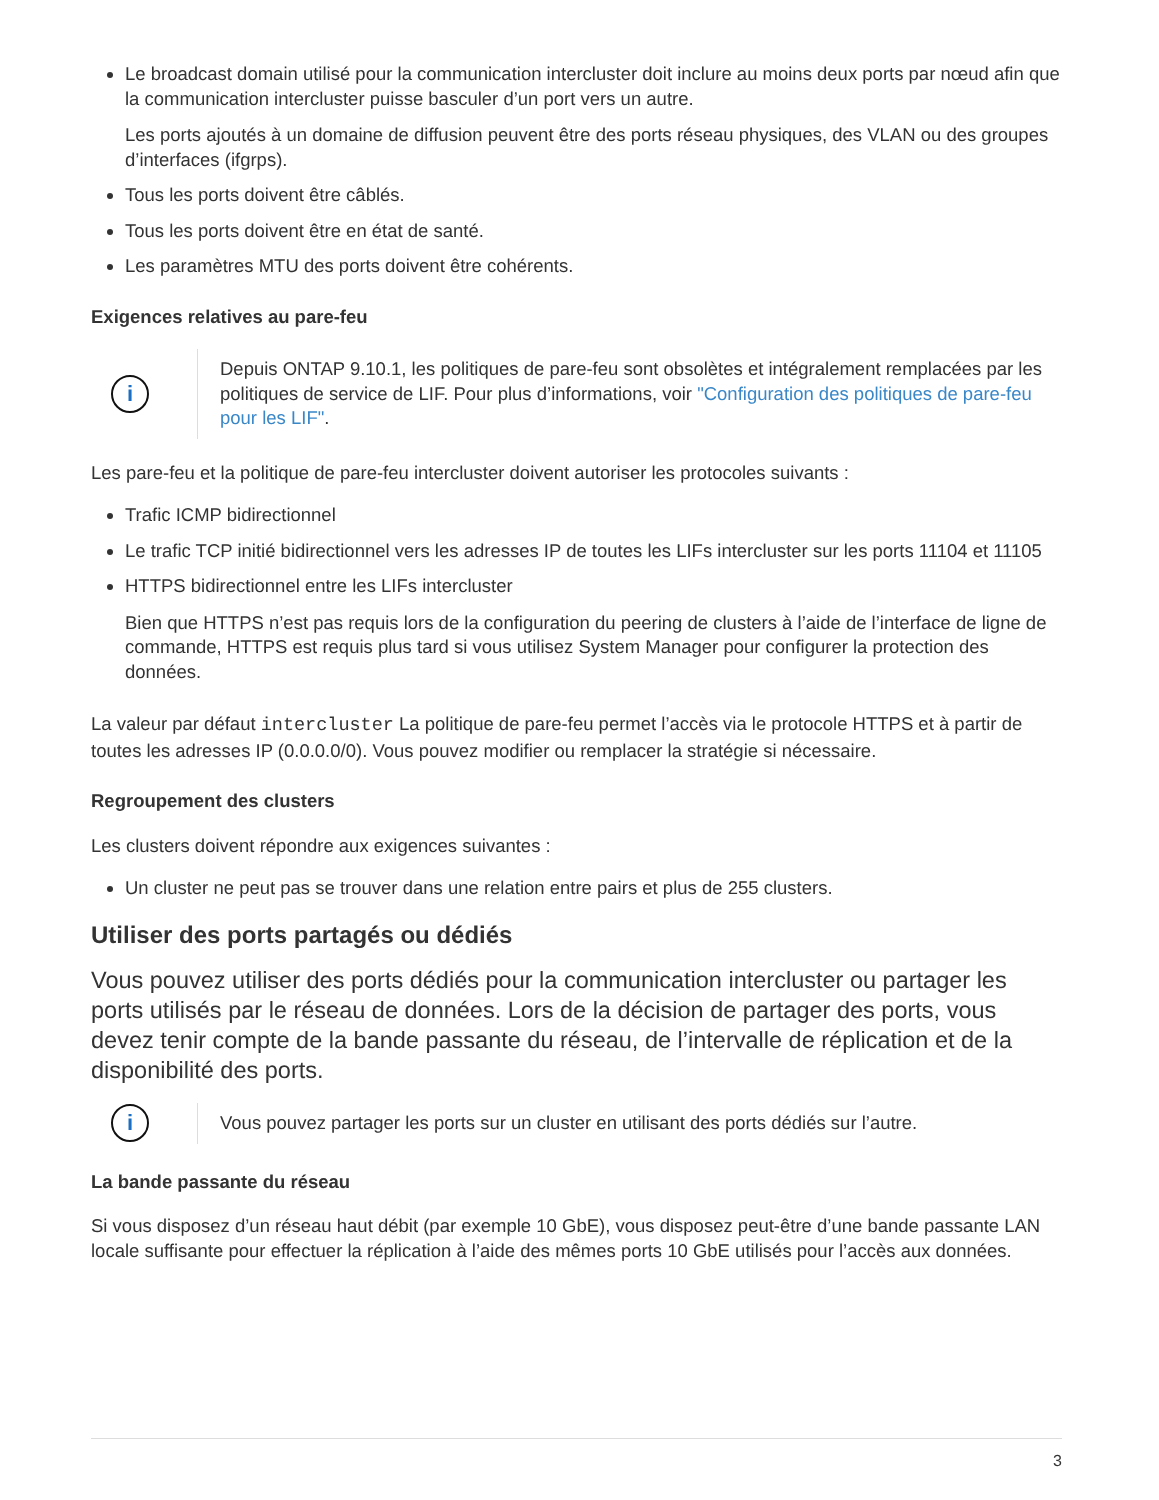Le broadcast domain utilisé pour la communication intercluster doit inclure au moins deux ports par nœud afin que la communication intercluster puisse basculer d’un port vers un autre.
Les ports ajoutés à un domaine de diffusion peuvent être des ports réseau physiques, des VLAN ou des groupes d’interfaces (ifgrps).
Tous les ports doivent être câblés.
Tous les ports doivent être en état de santé.
Les paramètres MTU des ports doivent être cohérents.
Exigences relatives au pare-feu
i
Depuis ONTAP 9.10.1, les politiques de pare-feu sont obsolètes et intégralement remplacées par les politiques de service de LIF. Pour plus d’informations, voir "Configuration des politiques de pare-feu pour les LIF".
Les pare-feu et la politique de pare-feu intercluster doivent autoriser les protocoles suivants :
Trafic ICMP bidirectionnel
Le trafic TCP initié bidirectionnel vers les adresses IP de toutes les LIFs intercluster sur les ports 11104 et 11105
HTTPS bidirectionnel entre les LIFs intercluster
Bien que HTTPS n’est pas requis lors de la configuration du peering de clusters à l’aide de l’interface de ligne de commande, HTTPS est requis plus tard si vous utilisez System Manager pour configurer la protection des données.
La valeur par défaut intercluster La politique de pare-feu permet l’accès via le protocole HTTPS et à partir de toutes les adresses IP (0.0.0.0/0). Vous pouvez modifier ou remplacer la stratégie si nécessaire.
Regroupement des clusters
Les clusters doivent répondre aux exigences suivantes :
Un cluster ne peut pas se trouver dans une relation entre pairs et plus de 255 clusters.
Utiliser des ports partagés ou dédiés
Vous pouvez utiliser des ports dédiés pour la communication intercluster ou partager les ports utilisés par le réseau de données. Lors de la décision de partager des ports, vous devez tenir compte de la bande passante du réseau, de l’intervalle de réplication et de la disponibilité des ports.
i
Vous pouvez partager les ports sur un cluster en utilisant des ports dédiés sur l’autre.
La bande passante du réseau
Si vous disposez d’un réseau haut débit (par exemple 10 GbE), vous disposez peut-être d’une bande passante LAN locale suffisante pour effectuer la réplication à l’aide des mêmes ports 10 GbE utilisés pour l’accès aux données.
3